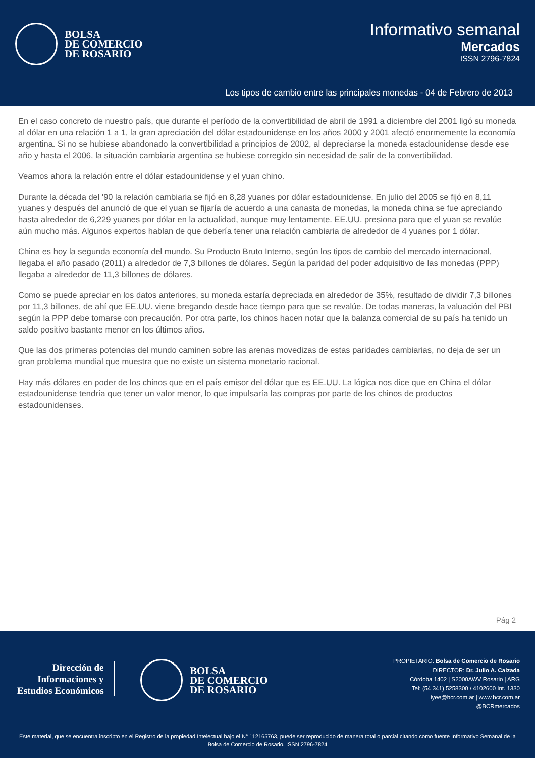BOLSA
DE COMERCIO
DE ROSARIO
Informativo semanal
Mercados
ISSN 2796-7824
Los tipos de cambio entre las principales monedas - 04 de Febrero de 2013
En el caso concreto de nuestro país, que durante el período de la convertibilidad de abril de 1991 a diciembre del 2001 ligó su moneda al dólar en una relación 1 a 1, la gran apreciación del dólar estadounidense en los años 2000 y 2001 afectó enormemente la economía argentina. Si no se hubiese abandonado la convertibilidad a principios de 2002, al depreciarse la moneda estadounidense desde ese año y hasta el 2006, la situación cambiaria argentina se hubiese corregido sin necesidad de salir de la convertibilidad.
Veamos ahora la relación entre el dólar estadounidense y el yuan chino.
Durante la década del '90 la relación cambiaria se fijó en 8,28 yuanes por dólar estadounidense. En julio del 2005 se fijó en 8,11 yuanes y después del anunció de que el yuan se fijaría de acuerdo a una canasta de monedas, la moneda china se fue apreciando hasta alrededor de 6,229 yuanes por dólar en la actualidad, aunque muy lentamente. EE.UU. presiona para que el yuan se revalúe aún mucho más. Algunos expertos hablan de que debería tener una relación cambiaria de alrededor de 4 yuanes por 1 dólar.
China es hoy la segunda economía del mundo. Su Producto Bruto Interno, según los tipos de cambio del mercado internacional, llegaba el año pasado (2011) a alrededor de 7,3 billones de dólares. Según la paridad del poder adquisitivo de las monedas (PPP) llegaba a alrededor de 11,3 billones de dólares.
Como se puede apreciar en los datos anteriores, su moneda estaría depreciada en alrededor de 35%, resultado de dividir 7,3 billones por 11,3 billones, de ahí que EE.UU. viene bregando desde hace tiempo para que se revalúe. De todas maneras, la valuación del PBI según la PPP debe tomarse con precaución. Por otra parte, los chinos hacen notar que la balanza comercial de su país ha tenido un saldo positivo bastante menor en los últimos años.
Que las dos primeras potencias del mundo caminen sobre las arenas movedizas de estas paridades cambiarias, no deja de ser un gran problema mundial que muestra que no existe un sistema monetario racional.
Hay más dólares en poder de los chinos que en el país emisor del dólar que es EE.UU. La lógica nos dice que en China el dólar estadounidense tendría que tener un valor menor, lo que impulsaría las compras por parte de los chinos de productos estadounidenses.
Pág 2
Dirección de
Informaciones y
Estudios Económicos
BOLSA
DE COMERCIO
DE ROSARIO
PROPIETARIO: Bolsa de Comercio de Rosario
DIRECTOR: Dr. Julio A. Calzada
Córdoba 1402 | S2000AWV Rosario | ARG
Tel: (54 341) 5258300 / 4102600 Int. 1330
iyee@bcr.com.ar | www.bcr.com.ar
@BCRmercados
Este material, que se encuentra inscripto en el Registro de la propiedad Intelectual bajo el N° 112165763, puede ser reproducido de manera total o parcial citando como fuente Informativo Semanal de la Bolsa de Comercio de Rosario. ISSN 2796-7824